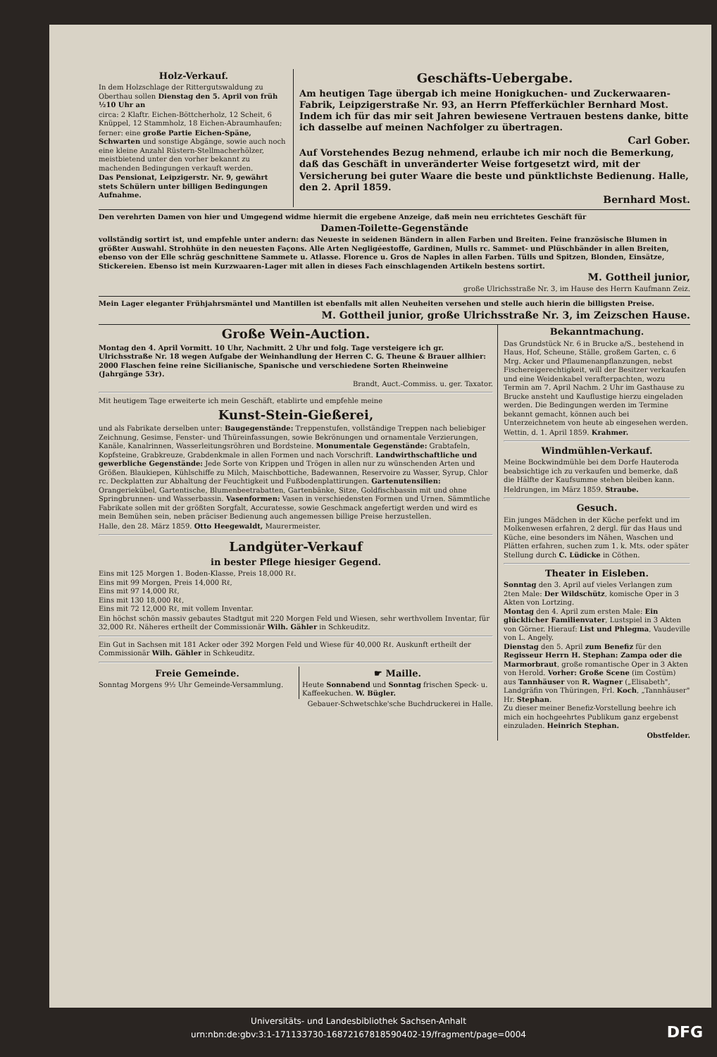Holz-Verkauf.
In dem Holzschlage der Rittergutswaldung zu Oberthau sollen Dienstag den 5. April von früh ½10 Uhr an
circa: 2 Klaftr. Eichen-Böttcherholz, 12 Scheit, 6 Knüppel, 12 Stammholz, 18 Eichen-Abraumhaufen;
ferner: eine große Partie Eichen-Späne, Schwarten und sonstige Abgänge, sowie auch noch eine kleine Anzahl Rüstern-Stellmacherhölzer, meistbietend unter den vorher bekannt zu machenden Bedingungen verkauft werden.
Das Pensionat, Leipzigerstr. Nr. 9, gewährt stets Schülern unter billigen Bedingungen Aufnahme.
Geschäfts-Uebergabe.
Am heutigen Tage übergab ich meine Honigkuchen- und Zuckerwaaren-Fabrik, Leipzigerstraße Nr. 93, an Herrn Pfefferküchler Bernhard Most. Indem ich für das mir seit Jahren bewiesene Vertrauen bestens danke, bitte ich dasselbe auf meinen Nachfolger zu übertragen.
Carl Gober.
Auf Vorstehendes Bezug nehmend, erlaube ich mir noch die Bemerkung, daß das Geschäft in unveränderter Weise fortgesetzt wird, mit der Versicherung bei guter Waare die beste und pünktlichste Bedienung. Halle, den 2. April 1859.
Bernhard Most.
Den verehrten Damen von hier und Umgegend widme hiermit die ergebene Anzeige, daß mein neu errichtetes Geschäft für
Damen-Toilette-Gegenstände
vollständig sortirt ist, und empfehle unter andern: das Neueste in seidenen Bändern in allen Farben und Breiten. Feine französische Blumen in größter Auswahl. Strohhüte in den neuesten Façons. Alle Arten Negligéestoffe, Gardinen, Mulls rc. Sammet- und Plüschbänder in allen Breiten, ebenso von der Elle schräg geschnittene Sammete u. Atlasse. Florence u. Gros de Naples in allen Farben. Tülls und Spitzen, Blonden, Einsätze, Stickereien. Ebenso ist mein Kurzwaaren-Lager mit allen in dieses Fach einschlagenden Artikeln bestens sortirt.
M. Gottheil junior,
große Ulrichsstraße Nr. 3, im Hause des Herrn Kaufmann Zeiz.
Mein Lager eleganter Frühjahrsmäntel und Mantillen ist ebenfalls mit allen Neuheiten versehen und stelle auch hierin die billigsten Preise.
M. Gottheil junior, große Ulrichsstraße Nr. 3, im Zeizschen Hause.
Große Wein-Auction.
Montag den 4. April Vormitt. 10 Uhr, Nachmitt. 2 Uhr und folg. Tage versteigere ich gr. Ulrichsstraße Nr. 18 wegen Aufgabe der Weinhandlung der Herren C. G. Theune & Brauer allhier: 2000 Flaschen feine reine Sicilianische, Spanische und verschiedene Sorten Rheinweine (Jahrgänge 53r).
Brandt, Auct.-Commiss. u. ger. Taxator.
Mit heutigem Tage erweiterte ich mein Geschäft, etablirte und empfehle meine
Kunst-Stein-Gießerei,
und als Fabrikate derselben unter: Baugegenstände: Treppenstufen, vollständige Treppen nach beliebiger Zeichnung, Gesimse, Fenster- und Thüreinfassungen, sowie Bekrönungen und ornamentale Verzierungen, Kanäle, Kanalrinnen, Wasserleitungsröhren und Bordsteine. Monumentale Gegenstände: Grabtafeln, Kopfsteine, Grabkreuze, Grabdenkmale in allen Formen und nach Vorschrift. Landwirthschaftliche und gewerbliche Gegenstände: Jede Sorte von Krippen und Trögen in allen nur zu wünschenden Arten und Größen. Blaukiepen, Kühlschiffe zu Milch, Maischbottiche, Badewannen, Reservoire zu Wasser, Syrup, Chlor rc. Deckplatten zur Abhaltung der Feuchtigkeit und Fußbodenplattirungen. Gartenutensilien: Orangeriekübel, Gartentische, Blumenbeetrabatten, Gartenbänke, Sitze, Goldfischbassin mit und ohne Springbrunnen- und Wasserbassin. Vasenformen: Vasen in verschiedensten Formen und Urnen. Sämmtliche Fabrikate sollen mit der größten Sorgfalt, Accuratesse, sowie Geschmack angefertigt werden und wird es mein Bemühen sein, neben präciser Bedienung auch angemessen billige Preise herzustellen.
Halle, den 28. März 1859. Otto Heegewaldt, Maurermeister.
Landgüter-Verkauf
in bester Pflege hiesiger Gegend.
Eins mit 125 Morgen 1. Boden-Klasse, Preis 18,000 Rℓ.
Eins mit 99 Morgen, Preis 14,000 Rℓ,
Eins mit 97 14,000 Rℓ,
Eins mit 130 18,000 Rℓ,
Eins mit 72 12,000 Rℓ, mit vollem Inventar.
Ein höchst schön massiv gebautes Stadtgut mit 220 Morgen Feld und Wiesen, sehr werthvollem Inventar, für 32,000 Rℓ. Näheres ertheilt der Commissionär Wilh. Gähler in Schkeuditz.
Ein Gut in Sachsen mit 181 Acker oder 392 Morgen Feld und Wiese für 40,000 Rℓ. Auskunft ertheilt der Commissionär Wilh. Gähler in Schkeuditz.
Freie Gemeinde.
Sonntag Morgens 9½ Uhr Gemeinde-Versammlung.
☛ Maille.
Heute Sonnabend und Sonntag frischen Speck- u. Kaffeekuchen. W. Bügler.
Gebauer-Schwetschke'sche Buchdruckerei in Halle.
Bekanntmachung.
Das Grundstück Nr. 6 in Brucke a/S., bestehend in Haus, Hof, Scheune, Ställe, großem Garten, c. 6 Mrg. Acker und Pflaumenanpflanzungen, nebst Fischereigerechtigkeit, will der Besitzer verkaufen und eine Weidenkabel verafterpachten, wozu Termin am 7. April Nachm. 2 Uhr im Gasthause zu Brucke ansteht und Kauflustige hierzu eingeladen werden. Die Bedingungen werden im Termine bekannt gemacht, können auch bei Unterzeichnetem von heute ab eingesehen werden.
Wettin, d. 1. April 1859. Krahmer.
Windmühlen-Verkauf.
Meine Bockwindmühle bei dem Dorfe Hauteroda beabsichtige ich zu verkaufen und bemerke, daß die Hälfte der Kaufsumme stehen bleiben kann.
Heldrungen, im März 1859. Straube.
Gesuch.
Ein junges Mädchen in der Küche perfekt und im Molkenwesen erfahren, 2 dergl. für das Haus und Küche, eine besonders im Nähen, Waschen und Plätten erfahren, suchen zum 1. k. Mts. oder später Stellung durch C. Lüdicke in Cöthen.
Theater in Eisleben.
Sonntag den 3. April auf vieles Verlangen zum 2ten Male: Der Wildschütz, komische Oper in 3 Akten von Lortzing.
Montag den 4. April zum ersten Male: Ein glücklicher Familienvater, Lustspiel in 3 Akten von Görner. Hierauf: List und Phlegma, Vaudeville von L. Angely.
Dienstag den 5. April zum Benefiz für den Regisseur Herrn H. Stephan: Zampa oder die Marmorbraut, große romantische Oper in 3 Akten von Herold. Vorher: Große Scene (im Costüm) aus Tannhäuser von R. Wagner („Elisabeth", Landgräfin von Thüringen, Frl. Koch, „Tannhäuser" Hr. Stephan.
Zu dieser meiner Benefiz-Vorstellung beehre ich mich ein hochgeehrtes Publikum ganz ergebenst einzuladen. Heinrich Stephan.
Obstfelder.
Universitäts- und Landesbibliothek Sachsen-Anhalt
urn:nbn:de:gbv:3:1-171133730-16872167818590402-19/fragment/page=0004
DFG